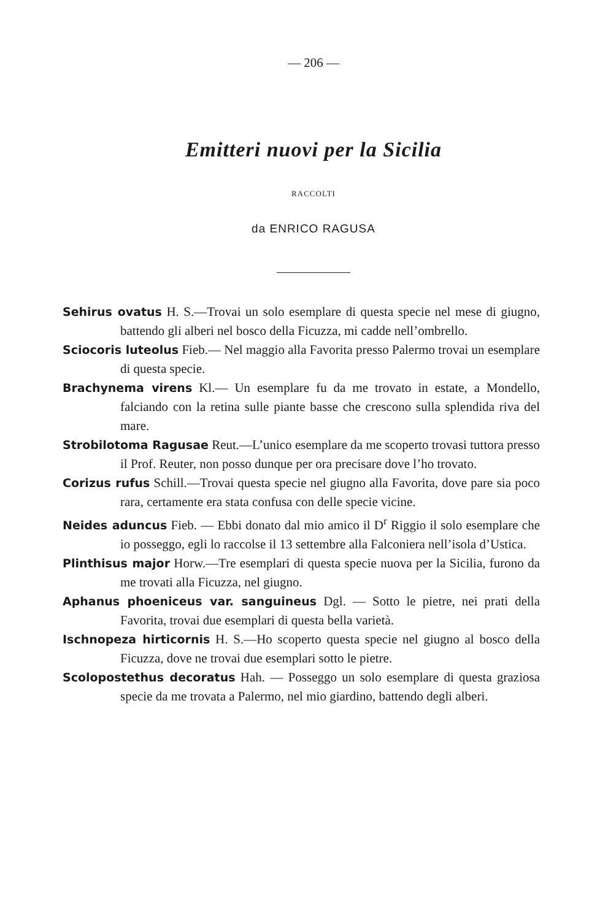— 206 —
Emitteri nuovi per la Sicilia
RACCOLTI
da ENRICO RAGUSA
Sehirus ovatus H. S.—Trovai un solo esemplare di questa specie nel mese di giugno, battendo gli alberi nel bosco della Ficuzza, mi cadde nell’ombrello.
Sciocoris luteolus Fieb.— Nel maggio alla Favorita presso Palermo trovai un esemplare di questa specie.
Brachynema virens Kl.— Un esemplare fu da me trovato in estate, a Mondello, falciando con la retina sulle piante basse che crescono sulla splendida riva del mare.
Strobilotoma Ragusae Reut.—L’unico esemplare da me scoperto trovasi tuttora presso il Prof. Reuter, non posso dunque per ora precisare dove l’ho trovato.
Corizus rufus Schill.—Trovai questa specie nel giugno alla Favorita, dove pare sia poco rara, certamente era stata confusa con delle specie vicine.
Neides aduncus Fieb. — Ebbi donato dal mio amico il D<sup>r</sup> Riggio il solo esemplare che io posseggo, egli lo raccolse il 13 settembre alla Falconiera nell’isola d’Ustica.
Plinthisus major Horw.—Tre esemplari di questa specie nuova per la Sicilia, furono da me trovati alla Ficuzza, nel giugno.
Aphanus phoeniceus var. sanguineus Dgl. — Sotto le pietre, nei prati della Favorita, trovai due esemplari di questa bella varietà.
Ischnopeza hirticornis H. S.—Ho scoperto questa specie nel giugno al bosco della Ficuzza, dove ne trovai due esemplari sotto le pietre.
Scolopostethus decoratus Hah. — Posseggo un solo esemplare di questa graziosa specie da me trovata a Palermo, nel mio giardino, battendo degli alberi.